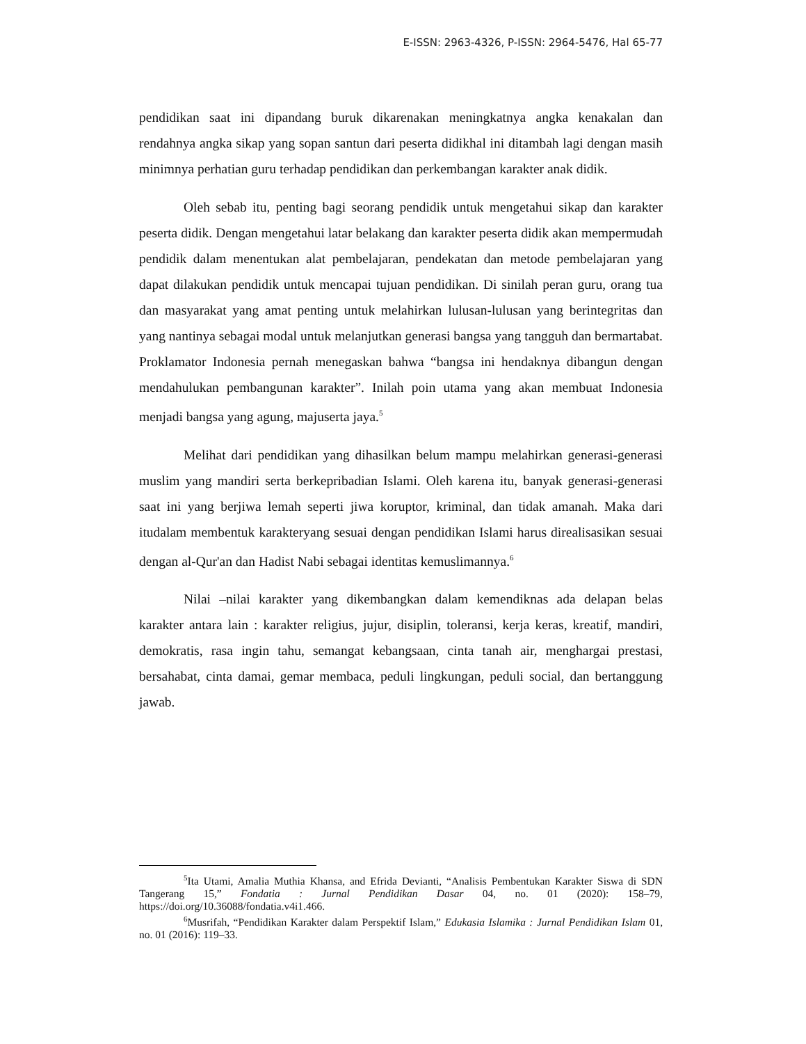E-ISSN: 2963-4326, P-ISSN: 2964-5476, Hal 65-77
pendidikan saat ini dipandang buruk dikarenakan meningkatnya angka kenakalan dan rendahnya angka sikap yang sopan santun dari peserta didikhal ini ditambah lagi dengan masih minimnya perhatian guru terhadap pendidikan dan perkembangan karakter anak didik.
Oleh sebab itu, penting bagi seorang pendidik untuk mengetahui sikap dan karakter peserta didik. Dengan mengetahui latar belakang dan karakter peserta didik akan mempermudah pendidik dalam menentukan alat pembelajaran, pendekatan dan metode pembelajaran yang dapat dilakukan pendidik untuk mencapai tujuan pendidikan. Di sinilah peran guru, orang tua dan masyarakat yang amat penting untuk melahirkan lulusan-lulusan yang berintegritas dan yang nantinya sebagai modal untuk melanjutkan generasi bangsa yang tangguh dan bermartabat. Proklamator Indonesia pernah menegaskan bahwa “bangsa ini hendaknya dibangun dengan mendahulukan pembangunan karakter”. Inilah poin utama yang akan membuat Indonesia menjadi bangsa yang agung, majuserta jaya.<sup>5</sup>
Melihat dari pendidikan yang dihasilkan belum mampu melahirkan generasi-generasi muslim yang mandiri serta berkepribadian Islami. Oleh karena itu, banyak generasi-generasi saat ini yang berjiwa lemah seperti jiwa koruptor, kriminal, dan tidak amanah. Maka dari itudalam membentuk karakteryang sesuai dengan pendidikan Islami harus direalisasikan sesuai dengan al-Qur'an dan Hadist Nabi sebagai identitas kemuslimannya.<sup>6</sup>
Nilai –nilai karakter yang dikembangkan dalam kemendiknas ada delapan belas karakter antara lain : karakter religius, jujur, disiplin, toleransi, kerja keras, kreatif, mandiri, demokratis, rasa ingin tahu, semangat kebangsaan, cinta tanah air, menghargai prestasi, bersahabat, cinta damai, gemar membaca, peduli lingkungan, peduli social, dan bertanggung jawab.
<sup>5</sup> Ita Utami, Amalia Muthia Khansa, and Efrida Devianti, “Analisis Pembentukan Karakter Siswa di SDN Tangerang 15,” Fondatia : Jurnal Pendidikan Dasar 04, no. 01 (2020): 158–79, https://doi.org/10.36088/fondatia.v4i1.466.
<sup>6</sup> Musrifah, “Pendidikan Karakter dalam Perspektif Islam,” Edukasia Islamika : Jurnal Pendidikan Islam 01, no. 01 (2016): 119–33.